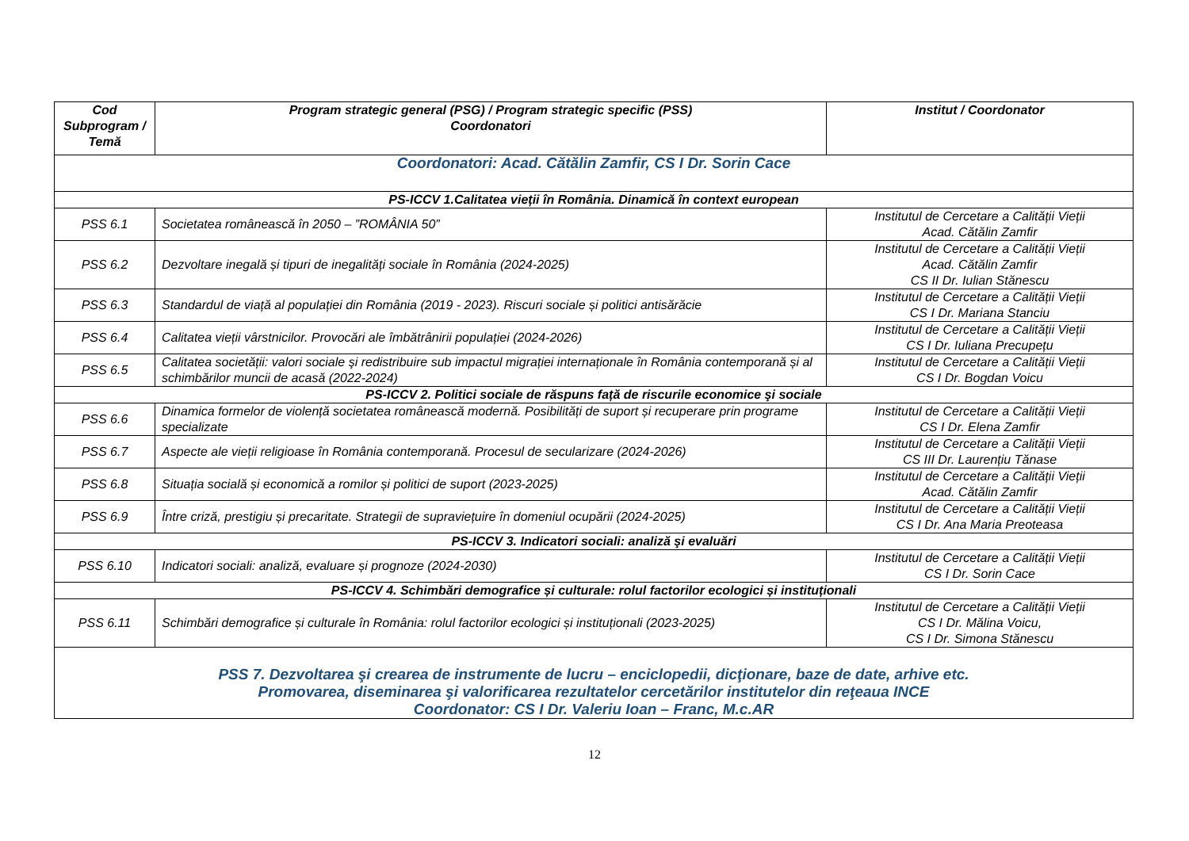| Cod Subprogram / Temă | Program strategic general (PSG) / Program strategic specific (PSS) Coordonatori | Institut / Coordonator |
| --- | --- | --- |
| Coordonatori: Acad. Cătălin Zamfir, CS I Dr. Sorin Cace | | |
| PS-ICCV 1.Calitatea vieții în România. Dinamică în context european | | |
| PSS 6.1 | Societatea românească în 2050 – ”ROMÂNIA 50” | Institutul de Cercetare a Calității Vieții Acad. Cătălin Zamfir |
| PSS 6.2 | Dezvoltare inegală și tipuri de inegalități sociale în România (2024-2025) | Institutul de Cercetare a Calității Vieții Acad. Cătălin Zamfir CS II Dr. Iulian Stănescu |
| PSS 6.3 | Standardul de viață al populației din România (2019 - 2023). Riscuri sociale și politici antisărăcie | Institutul de Cercetare a Calității Vieții CS I Dr. Mariana Stanciu |
| PSS 6.4 | Calitatea vieții vârstnicilor. Provocări ale îmbătrânirii populației (2024-2026) | Institutul de Cercetare a Calității Vieții CS I Dr. Iuliana Precupețu |
| PSS 6.5 | Calitatea societății: valori sociale şi redistribuire sub impactul migrației internaționale în România contemporană și al schimbărilor muncii de acasă (2022-2024) | Institutul de Cercetare a Calității Vieții CS I Dr. Bogdan Voicu |
| PS-ICCV 2. Politici sociale de răspuns față de riscurile economice şi sociale | | |
| PSS 6.6 | Dinamica formelor de violență societatea românească modernă. Posibilități de suport și recuperare prin programe specializate | Institutul de Cercetare a Calității Vieții CS I Dr. Elena Zamfir |
| PSS 6.7 | Aspecte ale vieții religioase în România contemporană. Procesul de secularizare (2024-2026) | Institutul de Cercetare a Calității Vieții CS III Dr. Laurențiu Tănase |
| PSS 6.8 | Situația socială și economică a romilor și politici de suport (2023-2025) | Institutul de Cercetare a Calității Vieții Acad. Cătălin Zamfir |
| PSS 6.9 | Între criză, prestigiu și precaritate. Strategii de supraviețuire în domeniul ocupării (2024-2025) | Institutul de Cercetare a Calității Vieții CS I Dr. Ana Maria Preoteasa |
| PS-ICCV 3. Indicatori sociali: analiză şi evaluări | | |
| PSS 6.10 | Indicatori sociali: analiză, evaluare și prognoze (2024-2030) | Institutul de Cercetare a Calității Vieții CS I Dr. Sorin Cace |
| PS-ICCV 4. Schimbări demografice și culturale: rolul factorilor ecologici și instituționali | | |
| PSS 6.11 | Schimbări demografice și culturale în România: rolul factorilor ecologici și instituționali (2023-2025) | Institutul de Cercetare a Calității Vieții CS I Dr. Mălina Voicu, CS I Dr. Simona Stănescu |
| PSS 7. Dezvoltarea şi crearea de instrumente de lucru – enciclopedii, dicţionare, baze de date, arhive etc. Promovarea, diseminarea şi valorificarea rezultatelor cercetărilor institutelor din reţeaua INCE Coordonator: CS I Dr. Valeriu Ioan – Franc, M.c.AR | | |
12